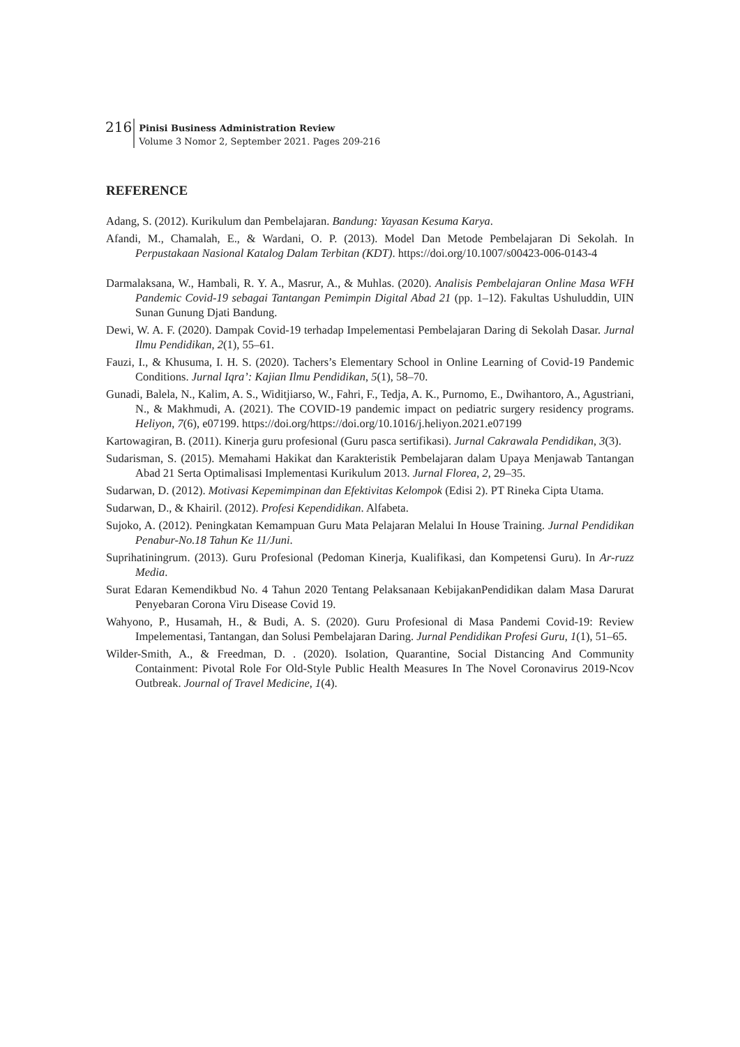216 Pinisi Business Administration Review
Volume 3 Nomor 2, September 2021. Pages 209-216
REFERENCE
Adang, S. (2012). Kurikulum dan Pembelajaran. Bandung: Yayasan Kesuma Karya.
Afandi, M., Chamalah, E., & Wardani, O. P. (2013). Model Dan Metode Pembelajaran Di Sekolah. In Perpustakaan Nasional Katalog Dalam Terbitan (KDT). https://doi.org/10.1007/s00423-006-0143-4
Darmalaksana, W., Hambali, R. Y. A., Masrur, A., & Muhlas. (2020). Analisis Pembelajaran Online Masa WFH Pandemic Covid-19 sebagai Tantangan Pemimpin Digital Abad 21 (pp. 1–12). Fakultas Ushuluddin, UIN Sunan Gunung Djati Bandung.
Dewi, W. A. F. (2020). Dampak Covid-19 terhadap Impelementasi Pembelajaran Daring di Sekolah Dasar. Jurnal Ilmu Pendidikan, 2(1), 55–61.
Fauzi, I., & Khusuma, I. H. S. (2020). Tachers’s Elementary School in Online Learning of Covid-19 Pandemic Conditions. Jurnal Iqra’: Kajian Ilmu Pendidikan, 5(1), 58–70.
Gunadi, Balela, N., Kalim, A. S., Widitjiarso, W., Fahri, F., Tedja, A. K., Purnomo, E., Dwihantoro, A., Agustriani, N., & Makhmudi, A. (2021). The COVID-19 pandemic impact on pediatric surgery residency programs. Heliyon, 7(6), e07199. https://doi.org/https://doi.org/10.1016/j.heliyon.2021.e07199
Kartowagiran, B. (2011). Kinerja guru profesional (Guru pasca sertifikasi). Jurnal Cakrawala Pendidikan, 3(3).
Sudarisman, S. (2015). Memahami Hakikat dan Karakteristik Pembelajaran dalam Upaya Menjawab Tantangan Abad 21 Serta Optimalisasi Implementasi Kurikulum 2013. Jurnal Florea, 2, 29–35.
Sudarwan, D. (2012). Motivasi Kepemimpinan dan Efektivitas Kelompok (Edisi 2). PT Rineka Cipta Utama.
Sudarwan, D., & Khairil. (2012). Profesi Kependidikan. Alfabeta.
Sujoko, A. (2012). Peningkatan Kemampuan Guru Mata Pelajaran Melalui In House Training. Jurnal Pendidikan Penabur-No.18 Tahun Ke 11/Juni.
Suprihatiningrum. (2013). Guru Profesional (Pedoman Kinerja, Kualifikasi, dan Kompetensi Guru). In Ar-ruzz Media.
Surat Edaran Kemendikbud No. 4 Tahun 2020 Tentang Pelaksanaan KebijakanPendidikan dalam Masa Darurat Penyebaran Corona Viru Disease Covid 19.
Wahyono, P., Husamah, H., & Budi, A. S. (2020). Guru Profesional di Masa Pandemi Covid-19: Review Impelementasi, Tantangan, dan Solusi Pembelajaran Daring. Jurnal Pendidikan Profesi Guru, 1(1), 51–65.
Wilder-Smith, A., & Freedman, D. . (2020). Isolation, Quarantine, Social Distancing And Community Containment: Pivotal Role For Old-Style Public Health Measures In The Novel Coronavirus 2019-Ncov Outbreak. Journal of Travel Medicine, 1(4).